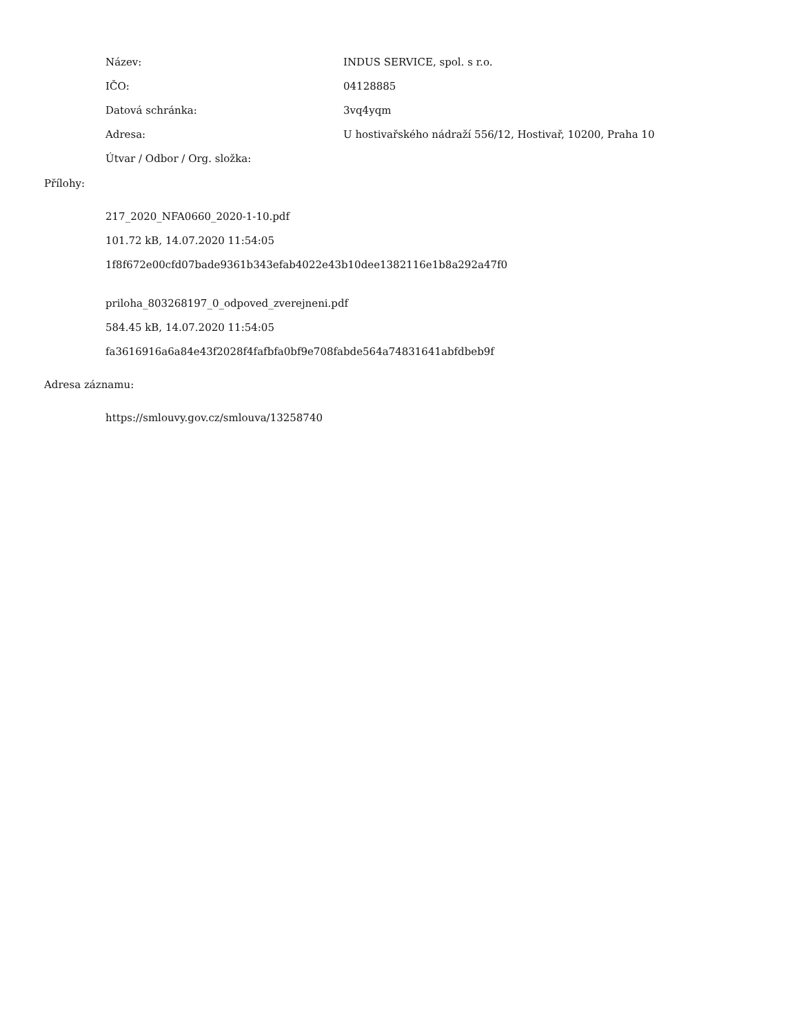| Název: | INDUS SERVICE, spol. s r.o. |
| IČO: | 04128885 |
| Datová schránka: | 3vq4yqm |
| Adresa: | U hostivařského nádraží 556/12, Hostivař, 10200, Praha 10 |
| Útvar / Odbor / Org. složka: | |
Přílohy:
217_2020_NFA0660_2020-1-10.pdf
101.72 kB, 14.07.2020 11:54:05
1f8f672e00cfd07bade9361b343efab4022e43b10dee1382116e1b8a292a47f0
priloha_803268197_0_odpoved_zverejneni.pdf
584.45 kB, 14.07.2020 11:54:05
fa3616916a6a84e43f2028f4fafbfa0bf9e708fabde564a74831641abfdbeb9f
Adresa záznamu:
https://smlouvy.gov.cz/smlouva/13258740